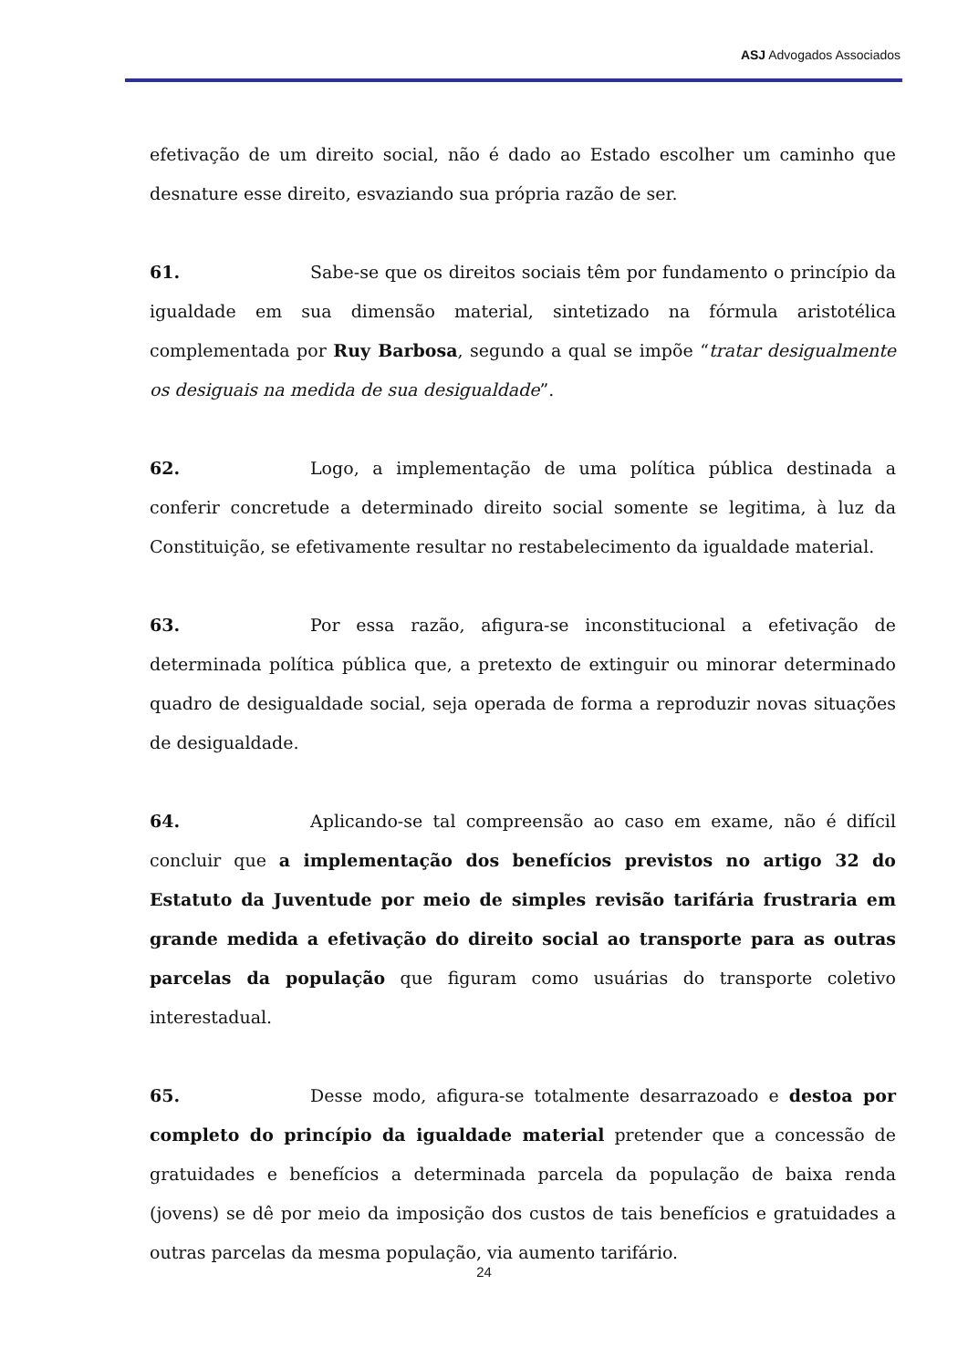ASJ Advogados Associados
efetivação de um direito social, não é dado ao Estado escolher um caminho que desnature esse direito, esvaziando sua própria razão de ser.
61. Sabe-se que os direitos sociais têm por fundamento o princípio da igualdade em sua dimensão material, sintetizado na fórmula aristotélica complementada por Ruy Barbosa, segundo a qual se impõe “tratar desigualmente os desiguais na medida de sua desigualdade”.
62. Logo, a implementação de uma política pública destinada a conferir concretude a determinado direito social somente se legitima, à luz da Constituição, se efetivamente resultar no restabelecimento da igualdade material.
63. Por essa razão, afigura-se inconstitucional a efetivação de determinada política pública que, a pretexto de extinguir ou minorar determinado quadro de desigualdade social, seja operada de forma a reproduzir novas situações de desigualdade.
64. Aplicando-se tal compreensão ao caso em exame, não é difícil concluir que a implementação dos benefícios previstos no artigo 32 do Estatuto da Juventude por meio de simples revisão tarifária frustraria em grande medida a efetivação do direito social ao transporte para as outras parcelas da população que figuram como usuárias do transporte coletivo interestadual.
65. Desse modo, afigura-se totalmente desarrazoado e destoa por completo do princípio da igualdade material pretender que a concessão de gratuidades e benefícios a determinada parcela da população de baixa renda (jovens) se dê por meio da imposição dos custos de tais benefícios e gratuidades a outras parcelas da mesma população, via aumento tarifário.
24